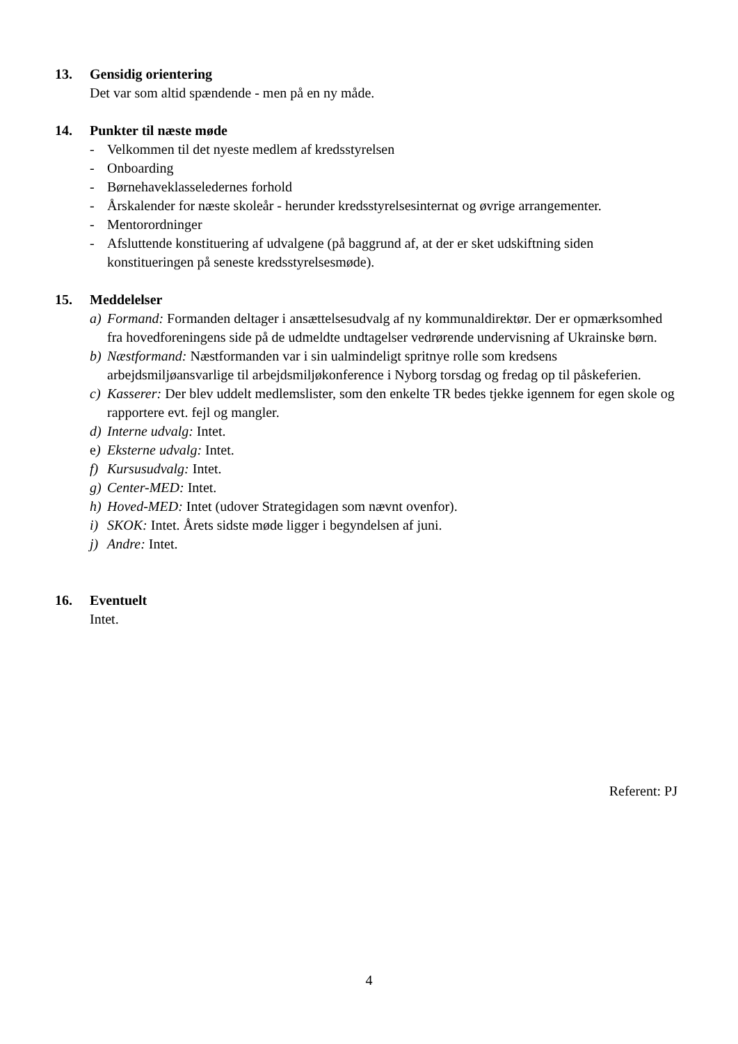13. Gensidig orientering
Det var som altid spændende - men på en ny måde.
14. Punkter til næste møde
- Velkommen til det nyeste medlem af kredsstyrelsen
- Onboarding
- Børnehaveklasseledernes forhold
- Årskalender for næste skoleår - herunder kredsstyrelsesinternat og øvrige arrangementer.
- Mentorordninger
- Afsluttende konstituering af udvalgene (på baggrund af, at der er sket udskiftning siden konstitueringen på seneste kredsstyrelsesmøde).
15. Meddelelser
a) Formand: Formanden deltager i ansættelsesudvalg af ny kommunaldirektør. Der er opmærksomhed fra hovedforeningens side på de udmeldte undtagelser vedrørende undervisning af Ukrainske børn.
b) Næstformand: Næstformanden var i sin ualmindeligt spritnye rolle som kredsens arbejdsmiljøansvarlige til arbejdsmiljøkonference i Nyborg torsdag og fredag op til påskeferien.
c) Kasserer: Der blev uddelt medlemslister, som den enkelte TR bedes tjekke igennem for egen skole og rapportere evt. fejl og mangler.
d) Interne udvalg: Intet.
e) Eksterne udvalg: Intet.
f) Kursusudvalg: Intet.
g) Center-MED: Intet.
h) Hoved-MED: Intet (udover Strategidagen som nævnt ovenfor).
i) SKOK: Intet. Årets sidste møde ligger i begyndelsen af juni.
j) Andre: Intet.
16. Eventuelt
Intet.
Referent: PJ
4